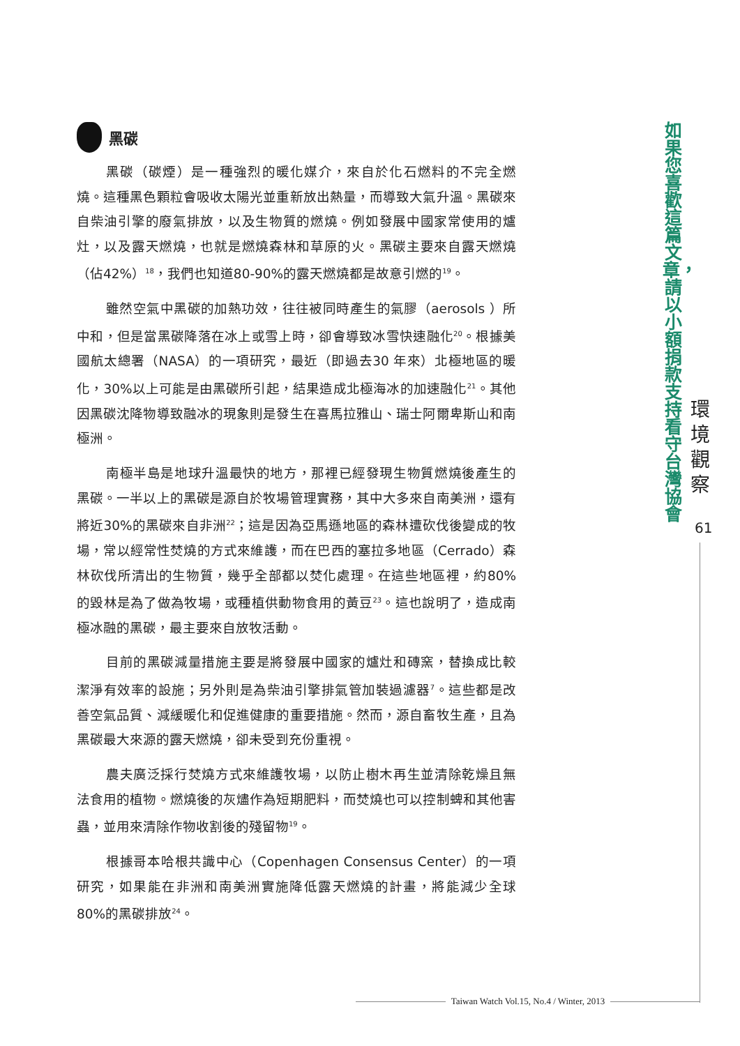黑碳
黑碳（碳煙）是一種強烈的暖化媒介，來自於化石燃料的不完全燃燒。這種黑色顆粒會吸收太陽光並重新放出熱量，而導致大氣升溫。黑碳來自柴油引擎的廢氣排放，以及生物質的燃燒。例如發展中國家常使用的爐灶，以及露天燃燒，也就是燃燒森林和草原的火。黑碳主要來自露天燃燒（佔42%）<sup>18</sup>，我們也知道80-90%的露天燃燒都是故意引燃的<sup>19</sup>。
雖然空氣中黑碳的加熱功效，往往被同時產生的氣膠（aerosols ）所中和，但是當黑碳降落在冰上或雪上時，卻會導致冰雪快速融化<sup>20</sup>。根據美國航太總署（NASA）的一項研究，最近（即過去30 年來）北極地區的暖化，30%以上可能是由黑碳所引起，結果造成北極海冰的加速融化<sup>21</sup>。其他因黑碳沈降物導致融冰的現象則是發生在喜馬拉雅山、瑞士阿爾卑斯山和南極洲。
南極半島是地球升溫最快的地方，那裡已經發現生物質燃燒後產生的黑碳。一半以上的黑碳是源自於牧場管理實務，其中大多來自南美洲，還有將近30%的黑碳來自非洲<sup>22</sup>；這是因為亞馬遜地區的森林遭砍伐後變成的牧場，常以經常性焚燒的方式來維護，而在巴西的塞拉多地區（Cerrado）森林砍伐所清出的生物質，幾乎全部都以焚化處理。在這些地區裡，約80%的毀林是為了做為牧場，或種植供動物食用的黃豆<sup>23</sup>。這也說明了，造成南極冰融的黑碳，最主要來自放牧活動。
目前的黑碳減量措施主要是將發展中國家的爐灶和磚窯，替換成比較潔淨有效率的設施；另外則是為柴油引擎排氣管加裝過濾器<sup>7</sup>。這些都是改善空氣品質、減緩暖化和促進健康的重要措施。然而，源自畜牧生產，且為黑碳最大來源的露天燃燒，卻未受到充份重視。
農夫廣泛採行焚燒方式來維護牧場，以防止樹木再生並清除乾燥且無法食用的植物。燃燒後的灰燼作為短期肥料，而焚燒也可以控制蜱和其他害蟲，並用來清除作物收割後的殘留物<sup>19</sup>。
根據哥本哈根共識中心（Copenhagen Consensus Center）的一項研究，如果能在非洲和南美洲實施降低露天燃燒的計畫，將能減少全球80%的黑碳排放<sup>24</sup>。
如果您喜歡這篇文章，請以小額捐款支持看守台灣協會
環境觀察
61
Taiwan Watch Vol.15, No.4 / Winter, 2013